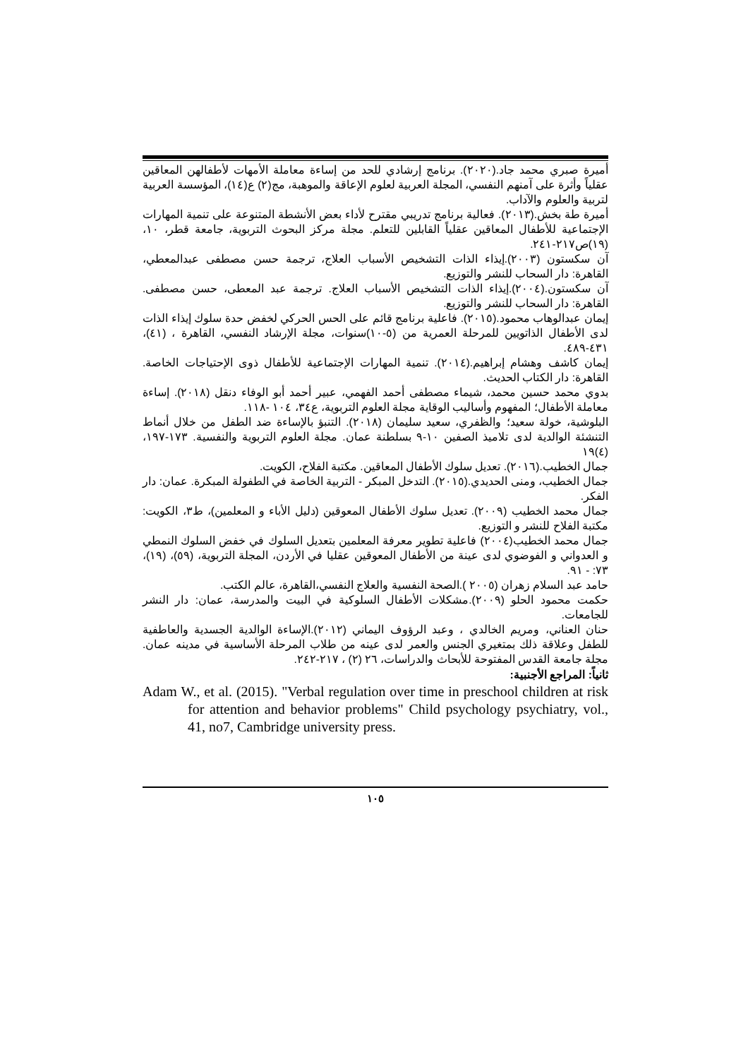أميرة صبري محمد جاد.(٢٠٢٠). برنامج إرشادي للحد من إساءة معاملة الأمهات لأطفالهن المعاقين عقلياً وأثرة على آمنهم النفسي، المجلة العربية لعلوم الإعاقة والموهبة، مج(٢) ع(١٤)، المؤسسة العربية لتربية والعلوم والآداب.
أميرة طة بخش.(٢٠١٣). فعالية برنامج تدريبي مقترح لأداء بعض الأنشطة المتنوعة على تنمية المهارات الإجتماعية للأطفال المعاقين عقلياً القابلين للتعلم. مجلة مركز البحوث التربوية، جامعة قطر، ١٠، (١٩)ص٢١٧-٢٤١.
آن سكستون (٢٠٠٣).إيذاء الذات التشخيص الأسباب العلاج، ترجمة حسن مصطفى عبدالمعطي، القاهرة: دار السحاب للنشر والتوزيع.
آن سكستون.(٢٠٠٤).إيذاء الذات التشخيص الأسباب العلاج. ترجمة عبد المعطى، حسن مصطفى. القاهرة: دار السحاب للنشر والتوزيع.
إيمان عبدالوهاب محمود.(٢٠١٥). فاعلية برنامج قائم على الحس الحركي لخفض حدة سلوك إيذاء الذات لدى الأطفال الذاتويين للمرحلة العمرية من (٥-١٠)سنوات، مجلة الإرشاد النفسي، القاهرة ، (٤١)، ٤٣١-٤٨٩.
إيمان كاشف وهشام إبراهيم.(٢٠١٤). تنمية المهارات الإجتماعية للأطفال ذوى الإحتياجات الخاصة. القاهرة: دار الكتاب الحديث.
بدوي محمد حسين محمد، شيماء مصطفى أحمد الفهمي، عبير أحمد أبو الوفاء دنقل (٢٠١٨). إساءة معاملة الأطفال؛ المفهوم وأساليب الوقاية مجلة العلوم التربوية، ع٣٤، ١٠٤ -١١٨.
البلوشية، خولة سعيد؛ والظفري، سعيد سليمان (٢٠١٨). التنبؤ بالإساءة ضد الطفل من خلال أنماط التنشئة الوالدية لدى تلاميذ الصفين ١٠-٩ بسلطنة عمان. مجلة العلوم التربوية والنفسية. ١٧٣-١٩٧، (٤)١٩
جمال الخطيب.(٢٠١٦). تعديل سلوك الأطفال المعاقين. مكتبة الفلاح، الكويت.
جمال الخطيب، ومنى الحديدي.(٢٠١٥). التدخل المبكر - التربية الخاصة في الطفولة المبكرة. عمان: دار الفكر.
جمال محمد الخطيب (٢٠٠٩). تعديل سلوك الأطفال المعوقين (دليل الأباء و المعلمين)، ط٣، الكويت: مكتبة الفلاح للنشر و التوزيع.
جمال محمد الخطيب(٢٠٠٤) فاعلية تطوير معرفة المعلمين بتعديل السلوك في خفض السلوك النمطي و العدواني و الفوضوي لدى عينة من الأطفال المعوقين عقليا في الأردن، المجلة التربوية، (٥٩)، (١٩)، ٧٣: - ٩١.
حامد عبد السلام زهران (٢٠٠٥ ).الصحة النفسية والعلاج النفسي،القاهرة، عالم الكتب.
حكمت محمود الحلو (٢٠٠٩).مشكلات الأطفال السلوكية في البيت والمدرسة، عمان: دار النشر للجامعات.
حنان العناني، ومريم الخالدي ، وعبد الرؤوف اليماني (٢٠١٢).الإساءة الوالدية الجسدية والعاطفية للطفل وعلاقة ذلك بمتغيري الجنس والعمر لدى عينه من طلاب المرحلة الأساسية في مدينه عمان. مجلة جامعة القدس المفتوحة للأبحاث والدراسات، ٢٦ (٢) ، ٢١٧-٢٤٢.
ثانياً: المراجع الأجنبية:
Adam W., et al. (2015). "Verbal regulation over time in preschool children at risk for attention and behavior problems" Child psychology psychiatry, vol., 41, no7, Cambridge university press.
١٠٥